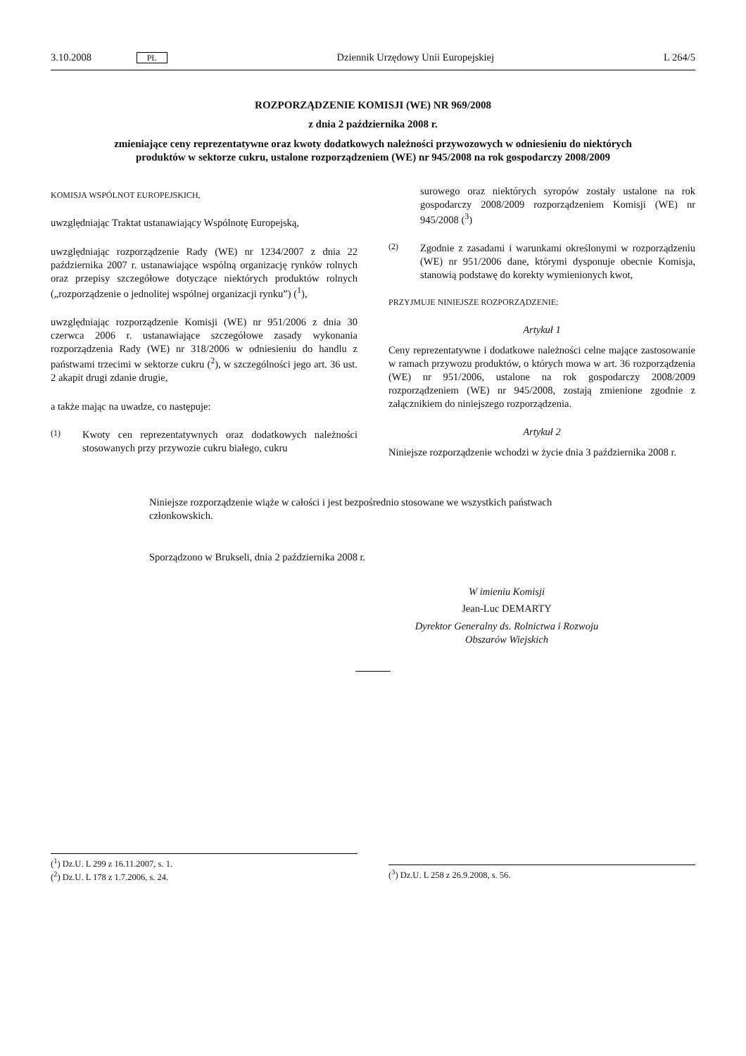3.10.2008 PL Dziennik Urzędowy Unii Europejskiej L 264/5
ROZPORZĄDZENIE KOMISJI (WE) NR 969/2008
z dnia 2 października 2008 r.
zmieniające ceny reprezentatywne oraz kwoty dodatkowych należności przywozowych w odniesieniu do niektórych produktów w sektorze cukru, ustalone rozporządzeniem (WE) nr 945/2008 na rok gospodarczy 2008/2009
KOMISJA WSPÓLNOT EUROPEJSKICH,
uwzględniając Traktat ustanawiający Wspólnotę Europejską,
uwzględniając rozporządzenie Rady (WE) nr 1234/2007 z dnia 22 października 2007 r. ustanawiające wspólną organizację rynków rolnych oraz przepisy szczegółowe dotyczące niektórych produktów rolnych („rozporządzenie o jednolitej wspólnej organizacji rynku”) (<sup>1</sup>),
uwzględniając rozporządzenie Komisji (WE) nr 951/2006 z dnia 30 czerwca 2006 r. ustanawiające szczegółowe zasady wykonania rozporządzenia Rady (WE) nr 318/2006 w odniesieniu do handlu z państwami trzecimi w sektorze cukru (<sup>2</sup>), w szczególności jego art. 36 ust. 2 akapit drugi zdanie drugie,
a także mając na uwadze, co następuje:
(1) Kwoty cen reprezentatywnych oraz dodatkowych należności stosowanych przy przywozie cukru białego, cukru
surowego oraz niektórych syropów zostały ustalone na rok gospodarczy 2008/2009 rozporządzeniem Komisji (WE) nr 945/2008 (<sup>3</sup>)
(2) Zgodnie z zasadami i warunkami określonymi w rozporządzeniu (WE) nr 951/2006 dane, którymi dysponuje obecnie Komisja, stanowią podstawę do korekty wymienionych kwot,
PRZYJMUJE NINIEJSZE ROZPORZĄDZENIE:
Artykuł 1
Ceny reprezentatywne i dodatkowe należności celne mające zastosowanie w ramach przywozu produktów, o których mowa w art. 36 rozporządzenia (WE) nr 951/2006, ustalone na rok gospodarczy 2008/2009 rozporządzeniem (WE) nr 945/2008, zostają zmienione zgodnie z załącznikiem do niniejszego rozporządzenia.
Artykuł 2
Niniejsze rozporządzenie wchodzi w życie dnia 3 października 2008 r.
Niniejsze rozporządzenie wiąże w całości i jest bezpośrednio stosowane we wszystkich państwach członkowskich.
Sporządzono w Brukseli, dnia 2 października 2008 r.
W imieniu Komisji
Jean-Luc DEMARTY
Dyrektor Generalny ds. Rolnictwa i Rozwoju
Obszarów Wiejskich
(<sup>1</sup>) Dz.U. L 299 z 16.11.2007, s. 1.
(<sup>2</sup>) Dz.U. L 178 z 1.7.2006, s. 24.
(<sup>3</sup>) Dz.U. L 258 z 26.9.2008, s. 56.